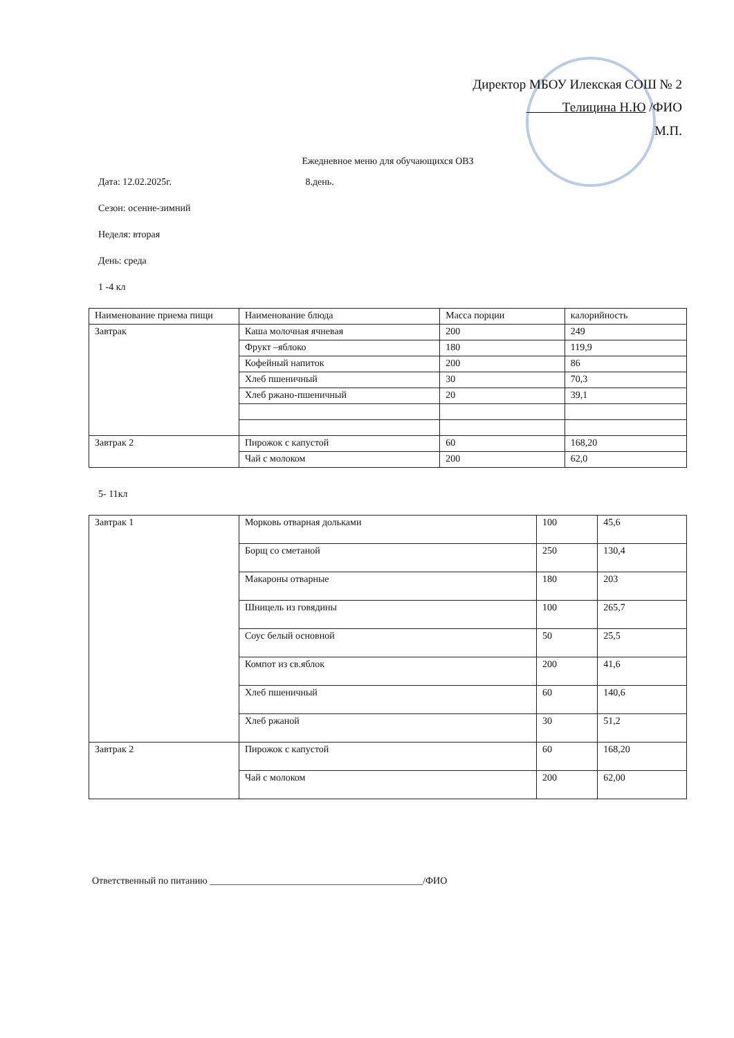Директор МБОУ Илекская СОШ № 2
Телицина Н.Ю /ФИО
М.П.
Ежедневное меню для обучающихся ОВЗ
Дата: 12.02.2025г. 8.день.
Сезон: осенне-зимний
Неделя: вторая
День: среда
1 -4 кл
| Наименование приема пищи | Наименование блюда | Масса порции | калорийность |
| Завтрак | Каша молочная ячневая | 200 | 249 |
| | Фрукт –яблоко | 180 | 119,9 |
| | Кофейный напиток | 200 | 86 |
| | Хлеб пшеничный | 30 | 70,3 |
| | Хлеб ржано-пшеничный | 20 | 39,1 |
| Завтрак 2 | Пирожок с капустой | 60 | 168,20 |
| | Чай с молоком | 200 | 62,0 |
5- 11кл
| Завтрак 1 | Морковь отварная дольками | 100 | 45,6 |
| | Борщ со сметаной | 250 | 130,4 |
| | Макароны отварные | 180 | 203 |
| | Шницель из говядины | 100 | 265,7 |
| | Соус белый основной | 50 | 25,5 |
| | Компот из св.яблок | 200 | 41,6 |
| | Хлеб пшеничный | 60 | 140,6 |
| | Хлеб ржаной | 30 | 51,2 |
| Завтрак 2 | Пирожок с капустой | 60 | 168,20 |
| | Чай с молоком | 200 | 62,00 |
Ответственный по питанию ____________________________________________/ФИО